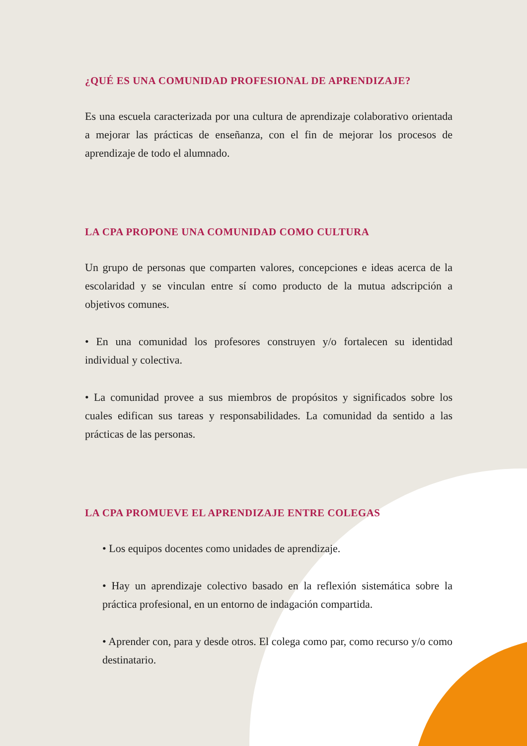¿QUÉ ES UNA COMUNIDAD PROFESIONAL DE APRENDIZAJE?
Es una escuela caracterizada por una cultura de aprendizaje colaborativo orientada a mejorar las prácticas de enseñanza, con el fin de mejorar los procesos de aprendizaje de todo el alumnado.
LA CPA PROPONE UNA COMUNIDAD COMO CULTURA
Un grupo de personas que comparten valores, concepciones e ideas acerca de la escolaridad y se vinculan entre sí como producto de la mutua adscripción a objetivos comunes.
• En una comunidad los profesores construyen y/o fortalecen su identidad individual y colectiva.
• La comunidad provee a sus miembros de propósitos y significados sobre los cuales edifican sus tareas y responsabilidades. La comunidad da sentido a las prácticas de las personas.
LA CPA PROMUEVE EL APRENDIZAJE ENTRE COLEGAS
• Los equipos docentes como unidades de aprendizaje.
• Hay un aprendizaje colectivo basado en la reflexión sistemática sobre la práctica profesional, en un entorno de indagación compartida.
• Aprender con, para y desde otros. El colega como par, como recurso y/o como destinatario.